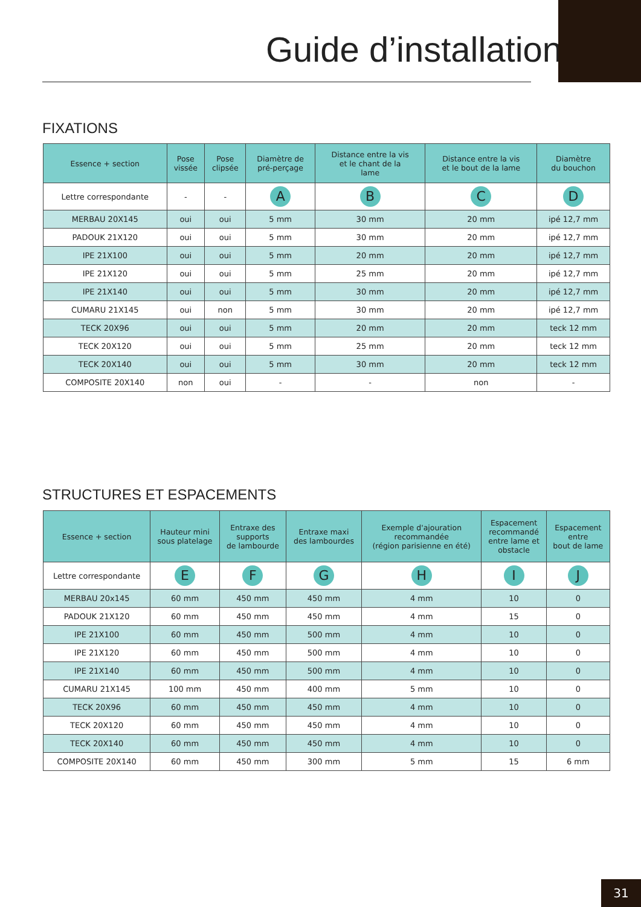Guide d’installation
FIXATIONS
| Essence + section | Pose vissée | Pose clipsée | Diamètre de pré-perçage | Distance entre la vis et le chant de la lame | Distance entre la vis et le bout de la lame | Diamètre du bouchon |
| --- | --- | --- | --- | --- | --- | --- |
| Lettre correspondante | - | - | A | B | C | D |
| MERBAU 20X145 | oui | oui | 5 mm | 30 mm | 20 mm | ipé 12,7 mm |
| PADOUK 21X120 | oui | oui | 5 mm | 30 mm | 20 mm | ipé 12,7 mm |
| IPE 21X100 | oui | oui | 5 mm | 20 mm | 20 mm | ipé 12,7 mm |
| IPE 21X120 | oui | oui | 5 mm | 25 mm | 20 mm | ipé 12,7 mm |
| IPE 21X140 | oui | oui | 5 mm | 30 mm | 20 mm | ipé 12,7 mm |
| CUMARU 21X145 | oui | non | 5 mm | 30 mm | 20 mm | ipé 12,7 mm |
| TECK 20X96 | oui | oui | 5 mm | 20 mm | 20 mm | teck 12 mm |
| TECK 20X120 | oui | oui | 5 mm | 25 mm | 20 mm | teck 12 mm |
| TECK 20X140 | oui | oui | 5 mm | 30 mm | 20 mm | teck 12 mm |
| COMPOSITE 20X140 | non | oui | - | - | non | - |
STRUCTURES ET ESPACEMENTS
| Essence + section | Hauteur mini sous platelage | Entraxe des supports de lambourde | Entraxe maxi des lambourdes | Exemple d'ajouration recommandée (région parisienne en été) | Espacement recommandé entre lame et obstacle | Espacement entre bout de lame |
| --- | --- | --- | --- | --- | --- | --- |
| Lettre correspondante | E | F | G | H | I | J |
| MERBAU 20x145 | 60 mm | 450 mm | 450 mm | 4 mm | 10 | 0 |
| PADOUK 21X120 | 60 mm | 450 mm | 450 mm | 4 mm | 15 | 0 |
| IPE 21X100 | 60 mm | 450 mm | 500 mm | 4 mm | 10 | 0 |
| IPE 21X120 | 60 mm | 450 mm | 500 mm | 4 mm | 10 | 0 |
| IPE 21X140 | 60 mm | 450 mm | 500 mm | 4 mm | 10 | 0 |
| CUMARU 21X145 | 100 mm | 450 mm | 400 mm | 5 mm | 10 | 0 |
| TECK 20X96 | 60 mm | 450 mm | 450 mm | 4 mm | 10 | 0 |
| TECK 20X120 | 60 mm | 450 mm | 450 mm | 4 mm | 10 | 0 |
| TECK 20X140 | 60 mm | 450 mm | 450 mm | 4 mm | 10 | 0 |
| COMPOSITE 20X140 | 60 mm | 450 mm | 300 mm | 5 mm | 15 | 6 mm |
31